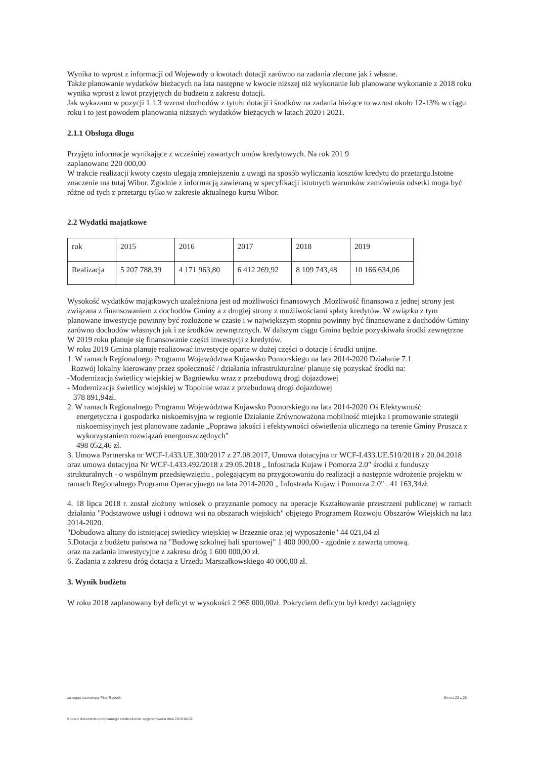Wynika to wprost z informacji od Wojewody o kwotach dotacji zarówno na zadania zlecone jak i własne.
Także planowanie wydatków bieżacych na lata następne w kwocie niższej niż wykonanie lub planowane wykonanie z 2018 roku wynika wprost z kwot przyjętych do budżetu z zakresu dotacji.
Jak wykazano w pozycji 1.1.3 wzrost dochodów z tytułu dotacji i środków na zadania bieżące to wzrost około 12-13% w ciągu roku i to jest powodem planowania niższych wydatków bieżących w latach 2020 i 2021.
2.1.1 Obsługa długu
Przyjęto informacje wynikające z wcześniej zawartych umów kredytowych. Na rok 201 9
zaplanowano 220 000,00
W trakcie realizacji kwoty często ulegają zmniejszeniu z uwagi na sposób wyliczania kosztów kredytu do przetargu.Istotne znaczenie ma tutaj Wibor. Zgodnie z informacją zawieraną w specyfikacji istotnych warunków zamówienia odsetki moga być różne od tych z przetargu tylko w zakresie aktualnego kursu Wibor.
2.2 Wydatki majątkowe
| rok | 2015 | 2016 | 2017 | 2018 | 2019 |
| Realizacja | 5 207 788,39 | 4 171 963,80 | 6 412 269,92 | 8 109 743,48 | 10 166 634,06 |
Wysokość wydatków majątkowych uzależniona jest od możliwości finansowych .Możliwość finansowa z jednej strony jest związana z finansowaniem z dochodów Gminy a z drugiej strony z możliwościami spłaty kredytów. W związku z tym planowane inwestycje powinny być rozłożone w czasie i w największym stopniu powinny być finansowane z dochodów Gminy zarówno dochodów własnych jak i ze środków zewnętrznych. W dalszym ciągu Gmina będzie pozyskiwała środki zewnętrzne
W 2019 roku planuje się finansowanie części inwestycji z kredytów.
W roku 2019 Gmina planuje realizować inwestycje oparte w dużej części o dotacje i środki unijne.
1. W ramach Regionalnego Programu Województwa Kujawsko Pomorskiego na lata 2014-2020 Działanie 7.1
Rozwój lokalny kierowany przez społeczność / działania infrastrukturalne/ planuje się pozyskać środki na:
-Modernizacja świetlicy wiejskiej w Bagniewku wraz z przebudową drogi dojazdowej
- Modernizacja świetlicy wiejskiej w Topolnie wraz z przebudową drogi dojazdowej
378 891,94zł.
2. W ramach Regionalnego Programu Województwa Kujawsko Pomorskiego na lata 2014-2020 Oś Efektywność
energetyczna i gospodarka niskoemisyjna w regionie Działanie Zrównoważona mobilność miejska i promowanie strategii niskoemisyjnych jest planowane zadanie „Poprawa jakości i efektywności oświetlenia ulicznego na terenie Gminy Pruszcz z wykorzystaniem rozwiązań energooszczędnych''
498 052,46 zł.
3. Umowa Partnerska nr WCF-I.433.UE.300/2017 z 27.08.2017, Umowa dotacyjna nr WCF-I.433.UE.510/2018 z 20.04.2018 oraz umowa dotacyjna Nr WCF-I.433.492/2018 z 29.05.2018 „ Infostrada Kujaw i Pomorza 2.0" środki z funduszy strukturalnych - o wspólnym przedsięwzięciu , polegającym na przygotowaniu do realizacji a następnie wdrożenie projektu w ramach Regionalnego Programu Operacyjnego na lata 2014-2020 „ Infostrada Kujaw i Pomorza 2.0" . 41 163,34zł.
4. 18 lipca 2018 r. został złożony wniosek o przyznanie pomocy na operacje Kształtowanie przestrzeni publicznej w ramach działania "Podstawowe usługi i odnowa wsi na obszarach wiejskich" objętego Programem Rozwoju Obszarów Wiejskich na lata 2014-2020.
"Dobudowa altany do istniejącej swietlicy wiejskiej w Brzeznie oraz jej wyposażenie" 44 021,04 zł
5.Dotacja z budżetu państwa na "Budowę szkolnej hali sportowej" 1 400 000,00 - zgodnie z zawartą umową.
oraz na zadania inwestycyjne z zakresu dróg 1 600 000,00 zł.
6. Zadania z zakresu dróg dotacja z Urzedu Marszałkowskiego 40 000,00 zł.
3. Wynik budżetu
W roku 2018 zaplanowany był deficyt w wysokości 2 965 000,00zł. Pokryciem deficytu był kredyt zaciągnięty
za organ stanowiący Piotr Radecki Strona 23 z 26
Kopia z dokumentu podpisanego elektronicznie wygenerowana dnia 2019.04.02